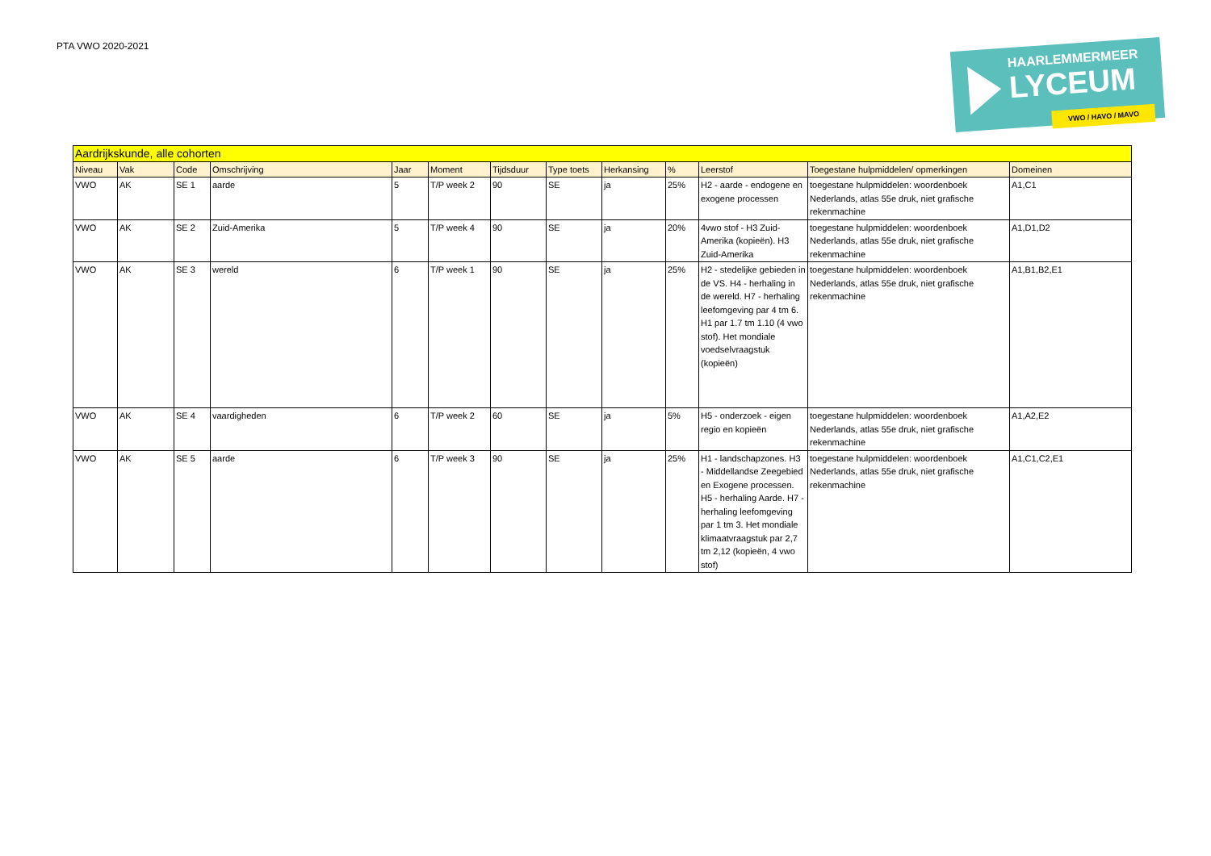PTA VWO 2020-2021
HAARLEMMERMEER
LYCEUM
VWO / HAVO / MAVO
| Aardrijkskunde, alle cohorten | | | | | | | | | | | | |
| Niveau | Vak | Code | Omschrijving | Jaar | Moment | Tijdsduur | Type toets | Herkansing | % | Leerstof | Toegestane hulpmiddelen/ opmerkingen | Domeinen |
| VWO | AK | SE 1 | aarde | 5 | T/P week 2 | 90 | SE | ja | 25% | H2 - aarde - endogene en exogene processen | toegestane hulpmiddelen: woordenboek Nederlands, atlas 55e druk, niet grafische rekenmachine | A1,C1 |
| VWO | AK | SE 2 | Zuid-Amerika | 5 | T/P week 4 | 90 | SE | ja | 20% | 4vwo stof - H3 Zuid-Amerika (kopieën). H3 Zuid-Amerika | toegestane hulpmiddelen: woordenboek Nederlands, atlas 55e druk, niet grafische rekenmachine | A1,D1,D2 |
| VWO | AK | SE 3 | wereld | 6 | T/P week 1 | 90 | SE | ja | 25% | H2 - stedelijke gebieden in de VS. H4 - herhaling in de wereld. H7 - herhaling leefomgeving par 4 tm 6. H1 par 1.7 tm 1.10 (4 vwo stof). Het mondiale voedselvraagstuk (kopieën) | toegestane hulpmiddelen: woordenboek Nederlands, atlas 55e druk, niet grafische rekenmachine | A1,B1,B2,E1 |
| VWO | AK | SE 4 | vaardigheden | 6 | T/P week 2 | 60 | SE | ja | 5% | H5 - onderzoek - eigen regio en kopieën | toegestane hulpmiddelen: woordenboek Nederlands, atlas 55e druk, niet grafische rekenmachine | A1,A2,E2 |
| VWO | AK | SE 5 | aarde | 6 | T/P week 3 | 90 | SE | ja | 25% | H1 - landschapzones. H3 - Middellandse Zeegebied en Exogene processen. H5 - herhaling Aarde. H7 - herhaling leefomgeving par 1 tm 3. Het mondiale klimaatvraagstuk par 2,7 tm 2,12 (kopieën, 4 vwo stof) | toegestane hulpmiddelen: woordenboek Nederlands, atlas 55e druk, niet grafische rekenmachine | A1,C1,C2,E1 |